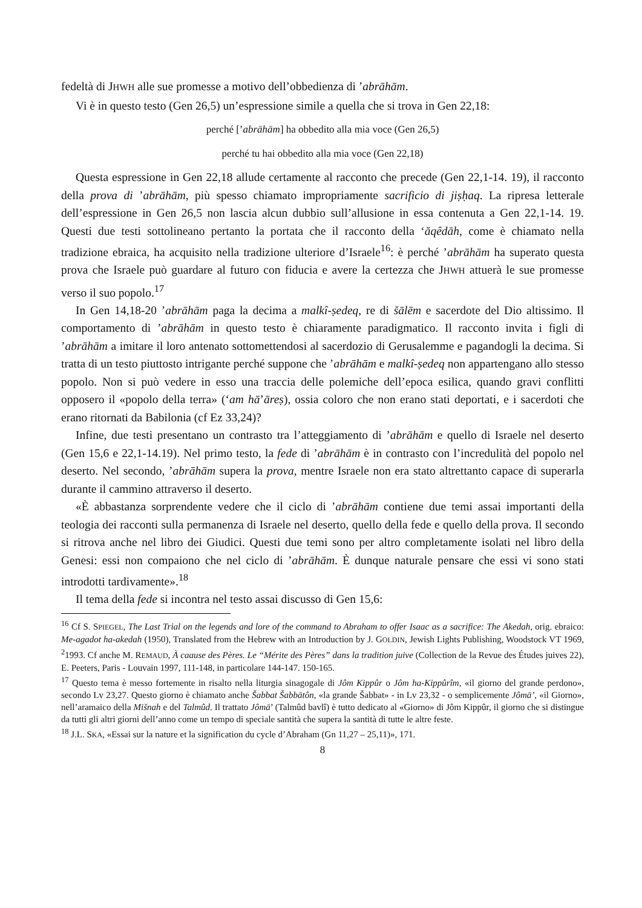fedeltà di JHWH alle sue promesse a motivo dell’obbedienza di ’abrāhām.
Vi è in questo testo (Gen 26,5) un’espressione simile a quella che si trova in Gen 22,18:
perché [’abrāhām] ha obbedito alla mia voce (Gen 26,5)
perché tu hai obbedito alla mia voce (Gen 22,18)
Questa espressione in Gen 22,18 allude certamente al racconto che precede (Gen 22,1-14. 19), il racconto della prova di ’abrāhām, più spesso chiamato impropriamente sacrificio di jiṣḥaq. La ripresa letterale dell’espressione in Gen 26,5 non lascia alcun dubbio sull’allusione in essa contenuta a Gen 22,1-14. 19. Questi due testi sottolineano pertanto la portata che il racconto della ‘ăqêdāh, come è chiamato nella tradizione ebraica, ha acquisito nella tradizione ulteriore d’Israele<sup>16</sup>: è perché ’abrāhām ha superato questa prova che Israele può guardare al futuro con fiducia e avere la certezza che JHWH attuerà le sue promesse verso il suo popolo.<sup>17</sup>
In Gen 14,18-20 ’abrāhām paga la decima a malkî-ṣedeq, re di šālēm e sacerdote del Dio altissimo. Il comportamento di ’abrāhām in questo testo è chiaramente paradigmatico. Il racconto invita i figli di ’abrāhām a imitare il loro antenato sottomettendosi al sacerdozio di Gerusalemme e pagandogli la decima. Si tratta di un testo piuttosto intrigante perché suppone che ’abrāhām e malkî-ṣedeq non appartengano allo stesso popolo. Non si può vedere in esso una traccia delle polemiche dell’epoca esilica, quando gravi conflitti opposero il «popolo della terra» (‘am hā’āreṣ), ossia coloro che non erano stati deportati, e i sacerdoti che erano ritornati da Babilonia (cf Ez 33,24)?
Infine, due testi presentano un contrasto tra l’atteggiamento di ’abrāhām e quello di Israele nel deserto (Gen 15,6 e 22,1-14.19). Nel primo testo, la fede di ’abrāhām è in contrasto con l’incredulità del popolo nel deserto. Nel secondo, ’abrāhām supera la prova, mentre Israele non era stato altrettanto capace di superarla durante il cammino attraverso il deserto.
«È abbastanza sorprendente vedere che il ciclo di ’abrāhām contiene due temi assai importanti della teologia dei racconti sulla permanenza di Israele nel deserto, quello della fede e quello della prova. Il secondo si ritrova anche nel libro dei Giudici. Questi due temi sono per altro completamente isolati nel libro della Genesi: essi non compaiono che nel ciclo di ’abrāhām. È dunque naturale pensare che essi vi sono stati introdotti tardivamente».<sup>18</sup>
Il tema della fede si incontra nel testo assai discusso di Gen 15,6:
<sup>16</sup> Cf S. SPIEGEL, The Last Trial on the legends and lore of the command to Abraham to offer Isaac as a sacrifice: The Akedah, orig. ebraico: Me-agadot ha-akedah (1950), Translated from the Hebrew with an Introduction by J. GOLDIN, Jewish Lights Publishing, Woodstock VT 1969, <sup>2</sup>1993. Cf anche M. REMAUD, À caause des Pères. Le “Mérite des Pères” dans la tradition juive (Collection de la Revue des Études juives 22), E. Peeters, Paris - Louvain 1997, 111-148, in particolare 144-147. 150-165.
<sup>17</sup> Questo tema è messo fortemente in risalto nella liturgia sinagogale di Jôm Kippûr o Jôm ha-Kippûrîm, «il giorno del grande perdono», secondo Lv 23,27. Questo giorno è chiamato anche Šabbat Šabbātôn, «la grande Šabbat» - in Lv 23,32 - o semplicemente Jômā’, «il Giorno», nell’aramaico della Mišnah e del Talmûd. Il trattato Jômā’ (Talmûd bavlî) è tutto dedicato al «Giorno» di Jôm Kippûr, il giorno che si distingue da tutti gli altri giorni dell’anno come un tempo di speciale santità che supera la santità di tutte le altre feste.
<sup>18</sup> J.L. SKA, «Essai sur la nature et la signification du cycle d’Abraham (Gn 11,27 – 25,11)», 171.
8